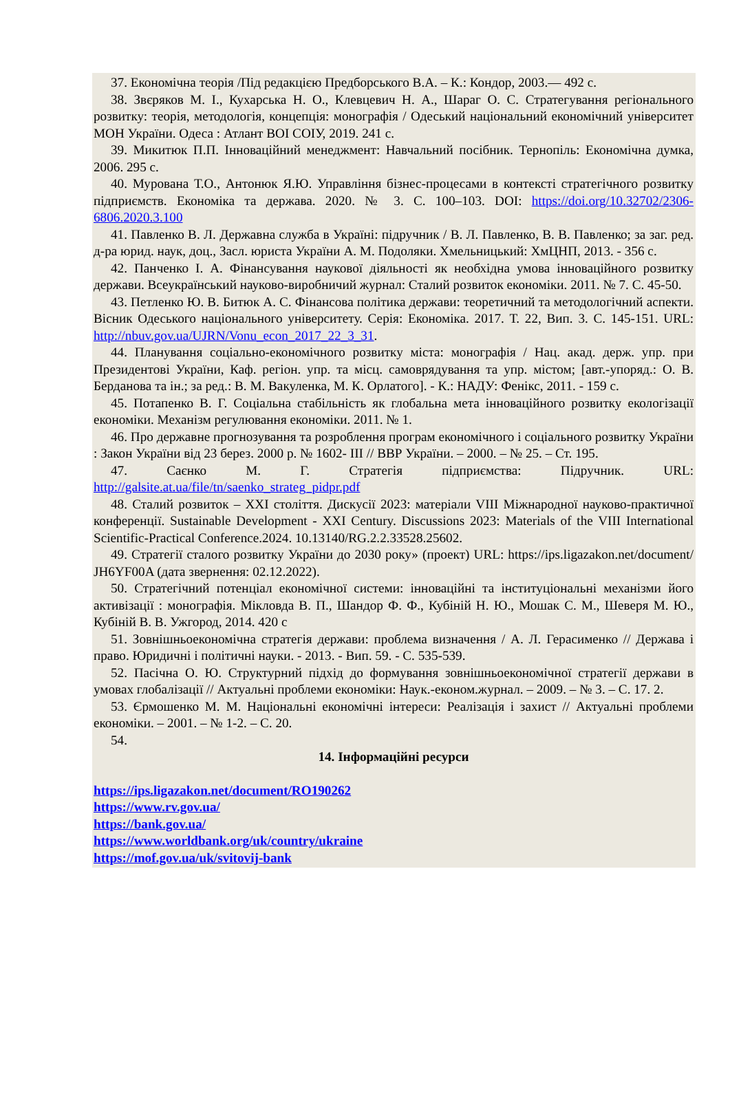37. Економічна теорія /Під редакцією Предборського В.А. – К.: Кондор, 2003.— 492 с.
38. Звєряков М. І., Кухарська Н. О., Клевцевич Н. А., Шараг О. С. Стратегування регіонального розвитку: теорія, методологія, концепція: монографія / Одеський національний економічний університет МОН України. Одеса : Атлант ВОІ СОІУ, 2019. 241 с.
39. Микитюк П.П. Інноваційний менеджмент: Навчальний посібник. Тернопіль: Економічна думка, 2006. 295 с.
40. Мурована Т.О., Антонюк Я.Ю. Управління бізнес-процесами в контексті стратегічного розвитку підприємств. Економіка та держава. 2020. № 3. С. 100–103. DOI: https://doi.org/10.32702/2306-6806.2020.3.100
41. Павленко В. Л. Державна служба в Україні: підручник / В. Л. Павленко, В. В. Павленко; за заг. ред. д-ра юрид. наук, доц., Засл. юриста України А. М. Подоляки. Хмельницький: ХмЦНП, 2013. - 356 с.
42. Панченко І. А. Фінансування наукової діяльності як необхідна умова інноваційного розвитку держави. Всеукраїнський науково-виробничий журнал: Сталий розвиток економіки. 2011. № 7. С. 45-50.
43. Петленко Ю. В. Битюк А. С. Фінансова політика держави: теоретичний та методологічний аспекти. Вісник Одеського національного університету. Серія: Економіка. 2017. Т. 22, Вип. 3. С. 145-151. URL: http://nbuv.gov.ua/UJRN/Vonu_econ_2017_22_3_31.
44. Планування соціально-економічного розвитку міста: монографія / Нац. акад. держ. упр. при Президентові України, Каф. регіон. упр. та місц. самоврядування та упр. містом; [авт.-упоряд.: О. В. Берданова та ін.; за ред.: В. М. Вакуленка, М. К. Орлатого]. - К.: НАДУ: Фенікс, 2011. - 159 с.
45. Потапенко В. Г. Соціальна стабільність як глобальна мета інноваційного розвитку екологізації економіки. Механізм регулювання економіки. 2011. № 1.
46. Про державне прогнозування та розроблення програм економічного і соціального розвитку України : Закон України від 23 берез. 2000 р. № 1602- III // ВВР України. – 2000. – № 25. – Ст. 195.
47. Саєнко М. Г. Стратегія підприємства: Підручник. URL: http://galsite.at.ua/file/tn/saenko_strateg_pidpr.pdf
48. Сталий розвиток – ХХІ століття. Дискусії 2023: матеріали VIII Міжнародної науково-практичної конференції. Sustainable Development - XXI Century. Discussions 2023: Materials of the VIII International Scientific-Practical Conference.2024. 10.13140/RG.2.2.33528.25602.
49. Стратегії сталого розвитку України до 2030 року» (проект) URL: https://ips.ligazakon.net/document/ JH6YF00A (дата звернення: 02.12.2022).
50. Стратегічний потенціал економічної системи: інноваційні та інституціональні механізми його активізації : монографія. Мікловда В. П., Шандор Ф. Ф., Кубіній Н. Ю., Мошак С. М., Шеверя М. Ю., Кубіній В. В. Ужгород, 2014. 420 с
51. Зовнішньоекономічна стратегія держави: проблема визначення / А. Л. Герасименко // Держава і право. Юридичні і політичні науки. - 2013. - Вип. 59. - С. 535-539.
52. Пасічна О. Ю. Структурний підхід до формування зовнішньоекономічної стратегії держави в умовах глобалізації // Актуальні проблеми економіки: Наук.-економ.журнал. – 2009. – № 3. – С. 17. 2.
53. Єрмошенко М. М. Національні економічні інтереси: Реалізація і захист // Актуальні проблеми економіки. – 2001. – № 1-2. – С. 20.
54.
14. Інформаційні ресурси
https://ips.ligazakon.net/document/RO190262
https://www.rv.gov.ua/
https://bank.gov.ua/
https://www.worldbank.org/uk/country/ukraine
https://mof.gov.ua/uk/svitovij-bank